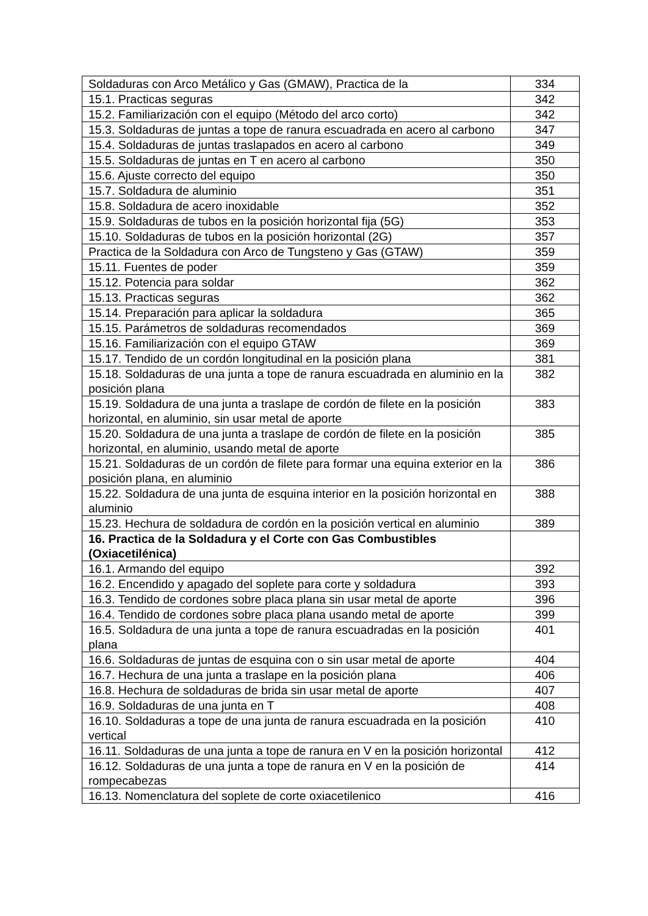| Soldaduras con Arco Metálico y Gas (GMAW), Practica de la | 334 |
| 15.1. Practicas seguras | 342 |
| 15.2. Familiarización con el equipo (Método del arco corto) | 342 |
| 15.3. Soldaduras de juntas a tope de ranura escuadrada en acero al carbono | 347 |
| 15.4. Soldaduras de juntas traslapados en acero al carbono | 349 |
| 15.5. Soldaduras de juntas en T en acero al carbono | 350 |
| 15.6. Ajuste correcto del equipo | 350 |
| 15.7. Soldadura de aluminio | 351 |
| 15.8. Soldadura de acero inoxidable | 352 |
| 15.9. Soldaduras de tubos en la posición horizontal fija (5G) | 353 |
| 15.10. Soldaduras de tubos en la posición horizontal (2G) | 357 |
| Practica de la Soldadura con Arco de Tungsteno y Gas (GTAW) | 359 |
| 15.11. Fuentes de poder | 359 |
| 15.12. Potencia para soldar | 362 |
| 15.13. Practicas seguras | 362 |
| 15.14. Preparación para aplicar la soldadura | 365 |
| 15.15. Parámetros de soldaduras recomendados | 369 |
| 15.16. Familiarización con el equipo GTAW | 369 |
| 15.17. Tendido de un cordón longitudinal en la posición plana | 381 |
| 15.18. Soldaduras de una junta a tope de ranura escuadrada en aluminio en la posición plana | 382 |
| 15.19. Soldadura de una junta a traslape de cordón de filete en la posición horizontal, en aluminio, sin usar metal de aporte | 383 |
| 15.20. Soldadura de una junta a traslape de cordón de filete en la posición horizontal, en aluminio, usando metal de aporte | 385 |
| 15.21. Soldaduras de un cordón de filete para formar una equina exterior en la posición plana, en aluminio | 386 |
| 15.22. Soldadura de una junta de esquina interior en la posición horizontal en aluminio | 388 |
| 15.23. Hechura de soldadura de cordón en la posición vertical en aluminio | 389 |
| 16. Practica de la Soldadura y el Corte con Gas Combustibles (Oxiacetilénica) | |
| 16.1. Armando del equipo | 392 |
| 16.2. Encendido y apagado del soplete para corte y soldadura | 393 |
| 16.3. Tendido de cordones sobre placa plana sin usar metal de aporte | 396 |
| 16.4. Tendido de cordones sobre placa plana usando metal de aporte | 399 |
| 16.5. Soldadura de una junta a tope de ranura escuadradas en la posición plana | 401 |
| 16.6. Soldaduras de juntas de esquina con o sin usar metal de aporte | 404 |
| 16.7. Hechura de una junta a traslape en la posición plana | 406 |
| 16.8. Hechura de soldaduras de brida sin usar metal de aporte | 407 |
| 16.9. Soldaduras de una junta en T | 408 |
| 16.10. Soldaduras a tope de una junta de ranura escuadrada en la posición vertical | 410 |
| 16.11. Soldaduras de una junta a tope de ranura en V en la posición horizontal | 412 |
| 16.12. Soldaduras de una junta a tope de ranura en V en la posición de rompecabezas | 414 |
| 16.13. Nomenclatura del soplete de corte oxiacetilenico | 416 |